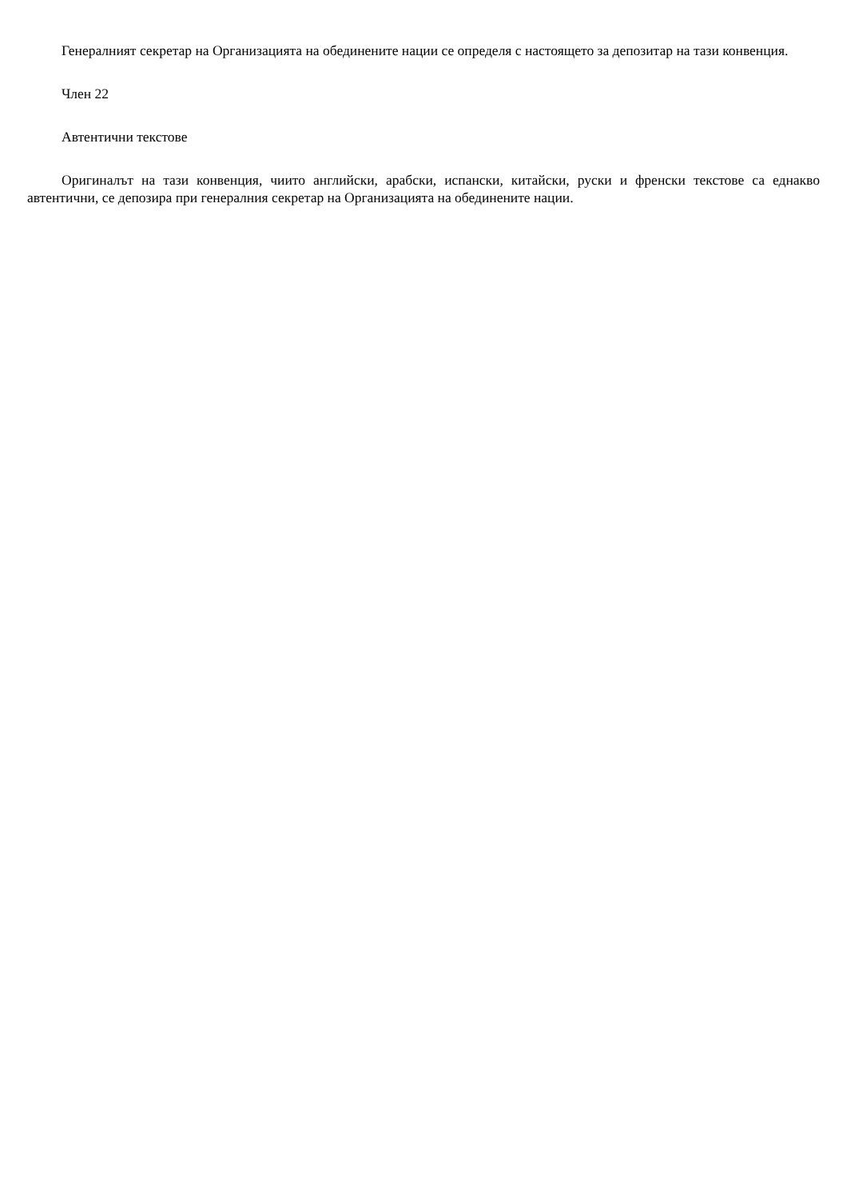Генералният секретар на Организацията на обединените нации се определя с настоящето за депозитар на тази конвенция.
Член 22
Автентични текстове
Оригиналът на тази конвенция, чиито английски, арабски, испански, китайски, руски и френски текстове са еднакво автентични, се депозира при генералния секретар на Организацията на обединените нации.